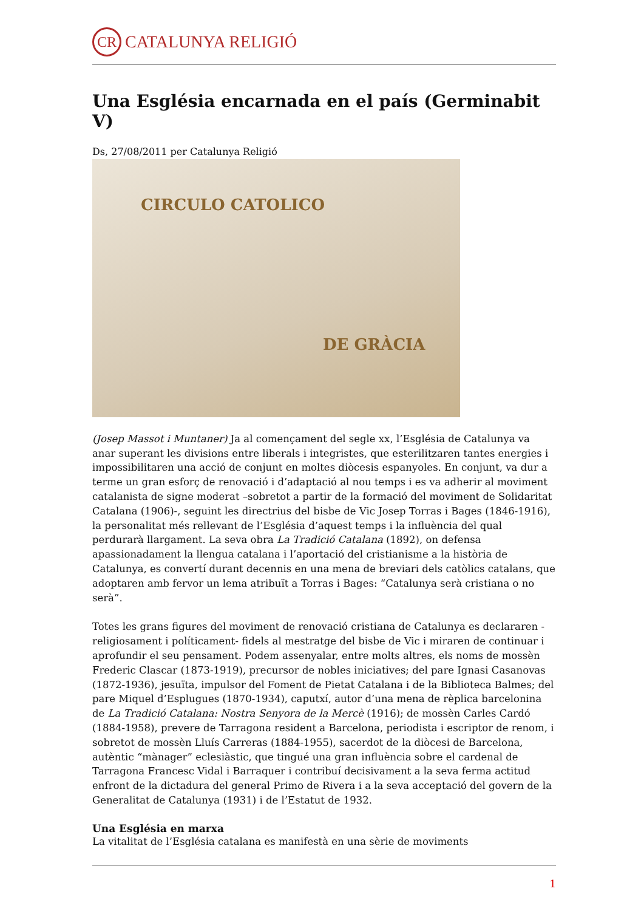CR
CATALUNYA RELIGIÓ
Una Església encarnada en el país (Germinabit V)
Ds, 27/08/2011 per Catalunya Religió
CIRCULO CATOLICO
DE GRÀCIA
(Josep Massot i Muntaner) Ja al començament del segle xx, l’Església de Catalunya va anar superant les divisions entre liberals i integristes, que esterilitzaren tantes energies i impossibilitaren una acció de conjunt en moltes diòcesis espanyoles. En conjunt, va dur a terme un gran esforç de renovació i d’adaptació al nou temps i es va adherir al moviment catalanista de signe moderat –sobretot a partir de la formació del moviment de Solidaritat Catalana (1906)-, seguint les directrius del bisbe de Vic Josep Torras i Bages (1846-1916), la personalitat més rellevant de l’Església d’aquest temps i la influència del qual perdurarà llargament. La seva obra La Tradició Catalana (1892), on defensa apassionadament la llengua catalana i l’aportació del cristianisme a la història de Catalunya, es convertí durant decennis en una mena de breviari dels catòlics catalans, que adoptaren amb fervor un lema atribuït a Torras i Bages: “Catalunya serà cristiana o no serà”.
Totes les grans figures del moviment de renovació cristiana de Catalunya es declararen -religiosament i políticament- fidels al mestratge del bisbe de Vic i miraren de continuar i aprofundir el seu pensament. Podem assenyalar, entre molts altres, els noms de mossèn Frederic Clascar (1873-1919), precursor de nobles iniciatives; del pare Ignasi Casanovas (1872-1936), jesuïta, impulsor del Foment de Pietat Catalana i de la Biblioteca Balmes; del pare Miquel d’Esplugues (1870-1934), caputxí, autor d’una mena de rèplica barcelonina de La Tradició Catalana: Nostra Senyora de la Mercè (1916); de mossèn Carles Cardó (1884-1958), prevere de Tarragona resident a Barcelona, periodista i escriptor de renom, i sobretot de mossèn Lluís Carreras (1884-1955), sacerdot de la diòcesi de Barcelona, autèntic “mànager” eclesiàstic, que tingué una gran influència sobre el cardenal de Tarragona Francesc Vidal i Barraquer i contribuí decisivament a la seva ferma actitud enfront de la dictadura del general Primo de Rivera i a la seva acceptació del govern de la Generalitat de Catalunya (1931) i de l’Estatut de 1932.
Una Església en marxa
La vitalitat de l’Església catalana es manifestà en una sèrie de moviments
1